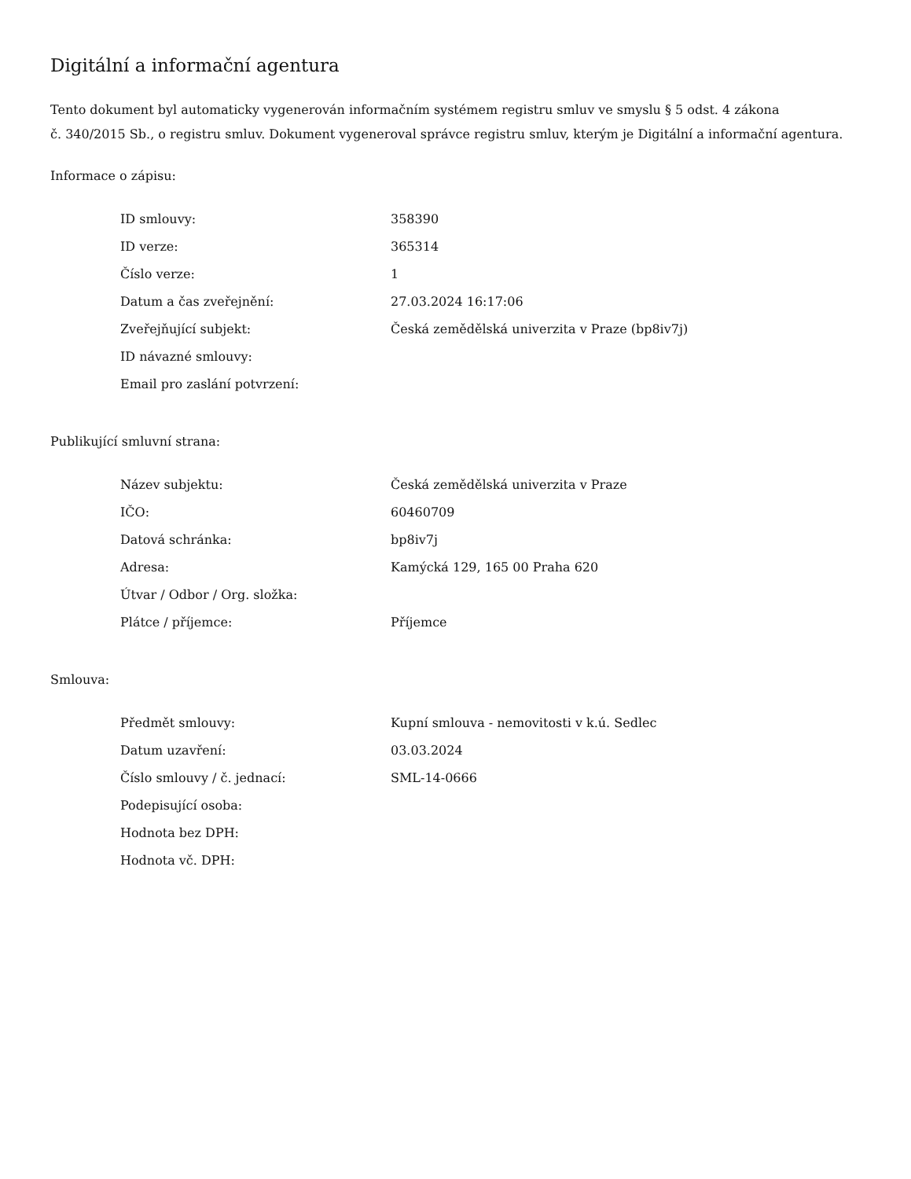Digitální a informační agentura
Tento dokument byl automaticky vygenerován informačním systémem registru smluv ve smyslu § 5 odst. 4 zákona
č. 340/2015 Sb., o registru smluv. Dokument vygeneroval správce registru smluv, kterým je Digitální a informační agentura.
Informace o zápisu:
| ID smlouvy: | 358390 |
| ID verze: | 365314 |
| Číslo verze: | 1 |
| Datum a čas zveřejnění: | 27.03.2024 16:17:06 |
| Zveřejňující subjekt: | Česká zemědělská univerzita v Praze (bp8iv7j) |
| ID návazné smlouvy: | |
| Email pro zaslání potvrzení: | |
Publikující smluvní strana:
| Název subjektu: | Česká zemědělská univerzita v Praze |
| IČO: | 60460709 |
| Datová schránka: | bp8iv7j |
| Adresa: | Kamýcká 129, 165 00 Praha 620 |
| Útvar / Odbor / Org. složka: | |
| Plátce / příjemce: | Příjemce |
Smlouva:
| Předmět smlouvy: | Kupní smlouva - nemovitosti v k.ú. Sedlec |
| Datum uzavření: | 03.03.2024 |
| Číslo smlouvy / č. jednací: | SML-14-0666 |
| Podepisující osoba: | |
| Hodnota bez DPH: | |
| Hodnota vč. DPH: | |